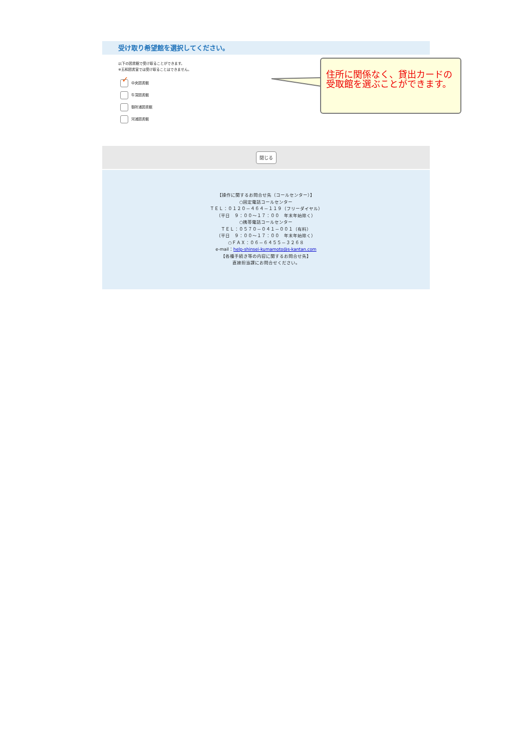受け取り希望館を選択してください。
以下の図書館で受け取ることができます。
※五和図書室では受け取ることはできません。
✓
中央図書館
牛深図書館
御所浦図書館
河浦図書館
閉じる
【操作に関するお問合せ先（コールセンター）】
○固定電話コールセンター
ＴＥＬ：０１２０－４６４－１１９（フリーダイヤル）
（平日　９：００～１７：００　年末年始除く）
○携帯電話コールセンター
ＴＥＬ：０５７０－０４１－００１（有料）
（平日　９：００～１７：００　年末年始除く）
○ＦＡＸ：０６－６４５５－３２６８
e-mail：help-shinsei-kumamoto@s-kantan.com
【各種手続き等の内容に関するお問合せ先】
直接担当課にお問合せください。
住所に関係なく、貸出カードの受取館を選ぶことができます。